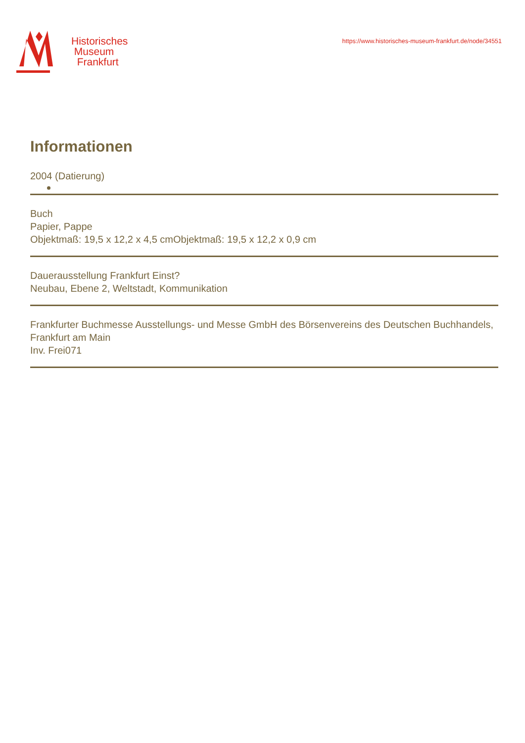Historisches
Museum
Frankfurt
https://www.historisches-museum-frankfurt.de/node/34551
Informationen
2004 (Datierung)
Buch
Papier, Pappe
Objektmaß: 19,5 x 12,2 x 4,5 cmObjektmaß: 19,5 x 12,2 x 0,9 cm
Dauerausstellung Frankfurt Einst?
Neubau, Ebene 2, Weltstadt, Kommunikation
Frankfurter Buchmesse Ausstellungs- und Messe GmbH des Börsenvereins des Deutschen Buchhandels, Frankfurt am Main
Inv. Frei071